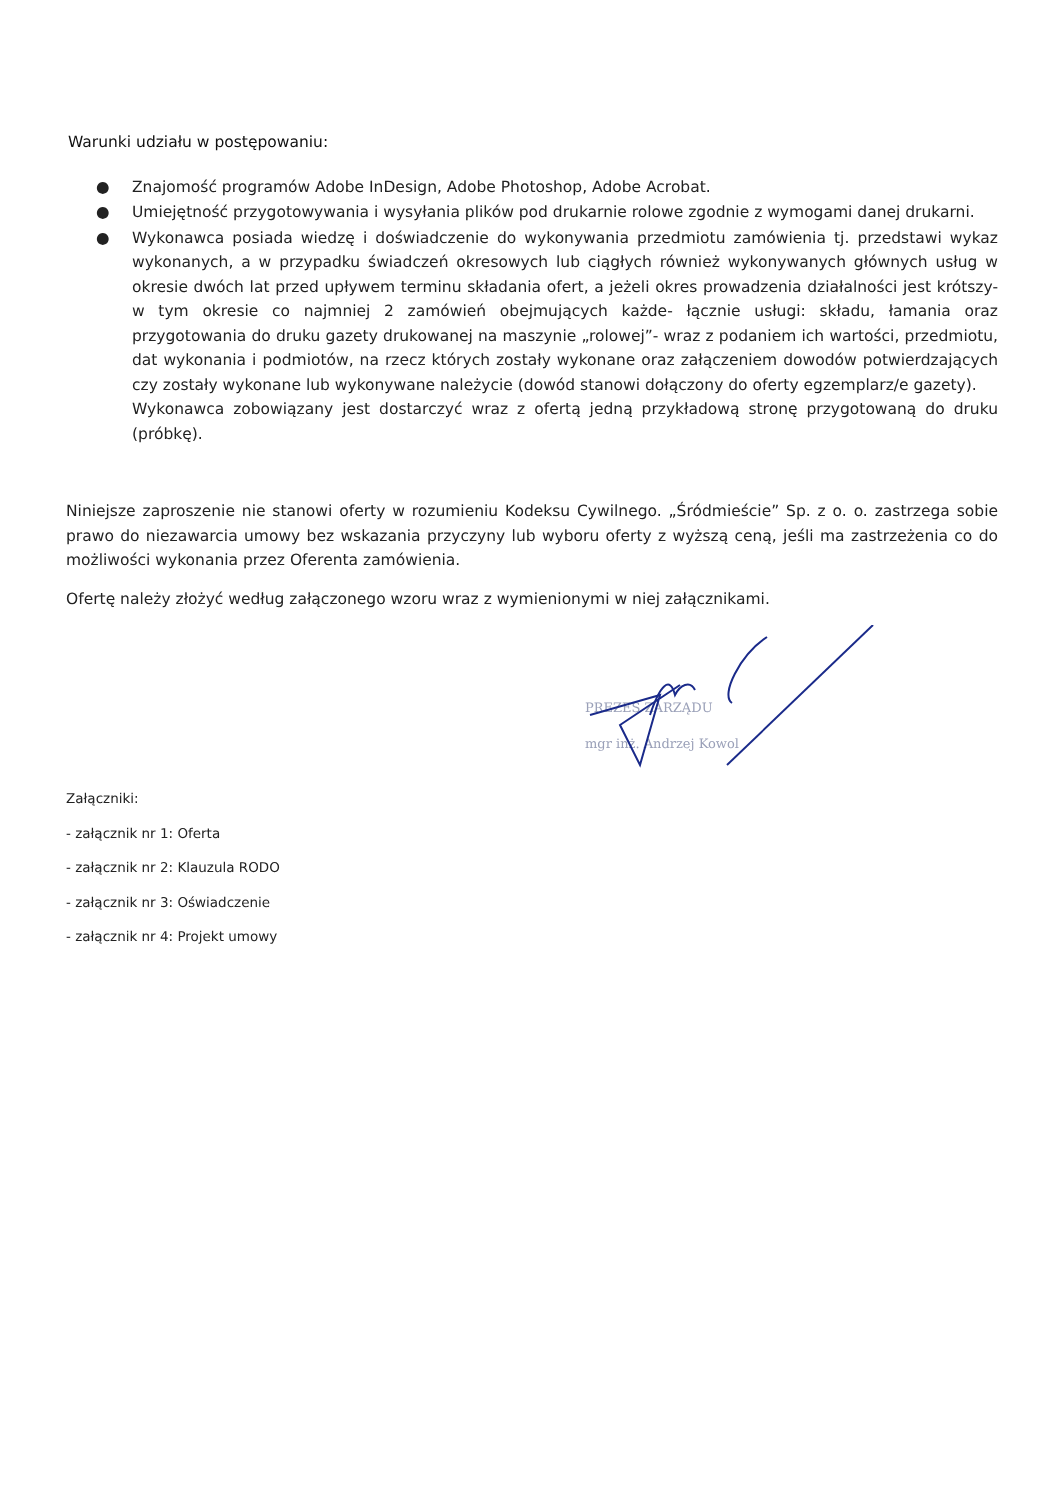Warunki udziału w postępowaniu:
● Znajomość programów Adobe InDesign, Adobe Photoshop, Adobe Acrobat.
● Umiejętność przygotowywania i wysyłania plików pod drukarnie rolowe zgodnie z wymogami danej drukarni.
● Wykonawca posiada wiedzę i doświadczenie do wykonywania przedmiotu zamówienia tj. przedstawi wykaz wykonanych, a w przypadku świadczeń okresowych lub ciągłych również wykonywanych głównych usług w okresie dwóch lat przed upływem terminu składania ofert, a jeżeli okres prowadzenia działalności jest krótszy- w tym okresie co najmniej 2 zamówień obejmujących każde- łącznie usługi: składu, łamania oraz przygotowania do druku gazety drukowanej na maszynie „rolowej”- wraz z podaniem ich wartości, przedmiotu, dat wykonania i podmiotów, na rzecz których zostały wykonane oraz załączeniem dowodów potwierdzających czy zostały wykonane lub wykonywane należycie (dowód stanowi dołączony do oferty egzemplarz/e gazety).
Wykonawca zobowiązany jest dostarczyć wraz z ofertą jedną przykładową stronę przygotowaną do druku (próbkę).
Niniejsze zaproszenie nie stanowi oferty w rozumieniu Kodeksu Cywilnego. „Śródmieście” Sp. z o. o. zastrzega sobie prawo do niezawarcia umowy bez wskazania przyczyny lub wyboru oferty z wyższą ceną, jeśli ma zastrzeżenia co do możliwości wykonania przez Oferenta zamówienia.
Ofertę należy złożyć według załączonego wzoru wraz z wymienionymi w niej załącznikami.
Załączniki:
- załącznik nr 1: Oferta
- załącznik nr 2: Klauzula RODO
- załącznik nr 3: Oświadczenie
- załącznik nr 4: Projekt umowy
PREZES ZARZĄDU
mgr inż. Andrzej Kowol